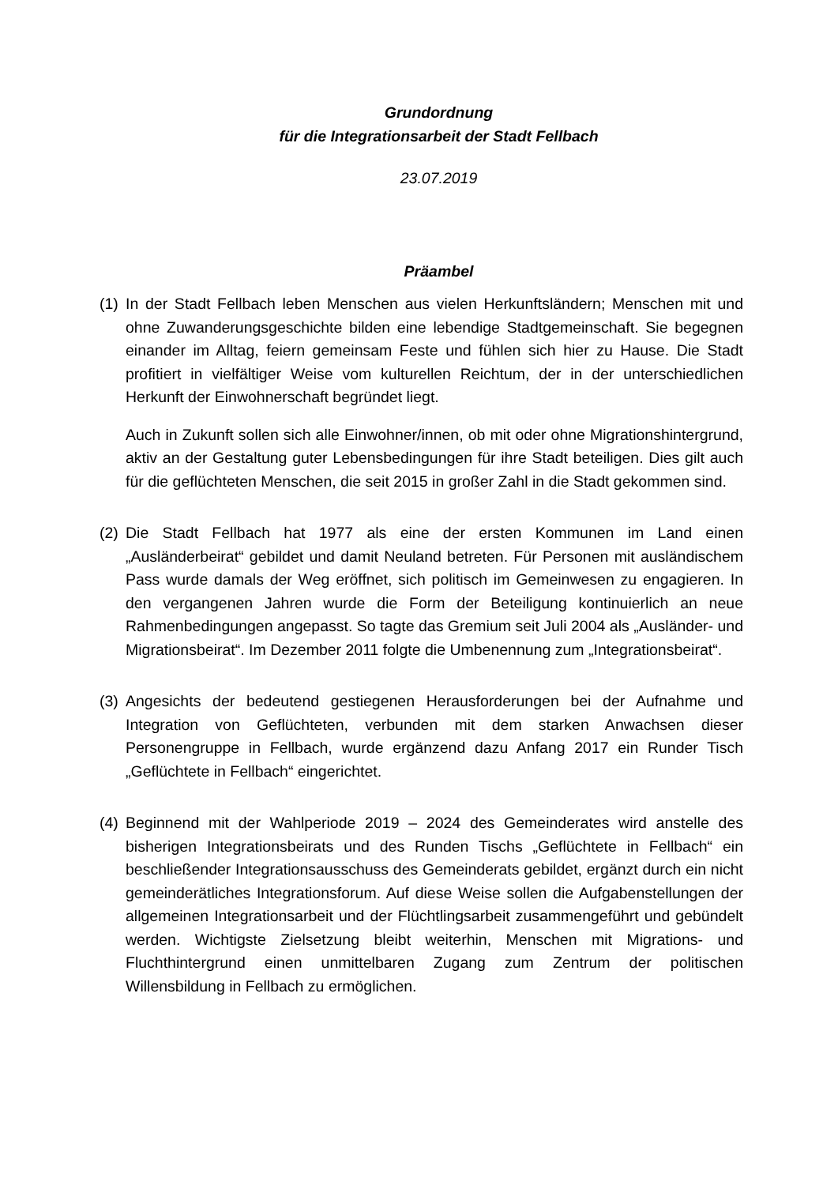Grundordnung
für die Integrationsarbeit der Stadt Fellbach
23.07.2019
Präambel
(1)
In der Stadt Fellbach leben Menschen aus vielen Herkunftsländern; Menschen mit und ohne Zuwanderungsgeschichte bilden eine lebendige Stadtgemeinschaft. Sie begegnen einander im Alltag, feiern gemeinsam Feste und fühlen sich hier zu Hause. Die Stadt profitiert in vielfältiger Weise vom kulturellen Reichtum, der in der unterschiedlichen Herkunft der Einwohnerschaft begründet liegt.
Auch in Zukunft sollen sich alle Einwohner/innen, ob mit oder ohne Migrationshintergrund, aktiv an der Gestaltung guter Lebensbedingungen für ihre Stadt beteiligen. Dies gilt auch für die geflüchteten Menschen, die seit 2015 in großer Zahl in die Stadt gekommen sind.
(2)
Die Stadt Fellbach hat 1977 als eine der ersten Kommunen im Land einen „Ausländerbeirat“ gebildet und damit Neuland betreten. Für Personen mit ausländischem Pass wurde damals der Weg eröffnet, sich politisch im Gemeinwesen zu engagieren. In den vergangenen Jahren wurde die Form der Beteiligung kontinuierlich an neue Rahmenbedingungen angepasst. So tagte das Gremium seit Juli 2004 als „Ausländer- und Migrationsbeirat“. Im Dezember 2011 folgte die Umbenennung zum „Integrationsbeirat“.
(3)
Angesichts der bedeutend gestiegenen Herausforderungen bei der Aufnahme und Integration von Geflüchteten, verbunden mit dem starken Anwachsen dieser Personengruppe in Fellbach, wurde ergänzend dazu Anfang 2017 ein Runder Tisch „Geflüchtete in Fellbach“ eingerichtet.
(4)
Beginnend mit der Wahlperiode 2019 – 2024 des Gemeinderates wird anstelle des bisherigen Integrationsbeirats und des Runden Tischs „Geflüchtete in Fellbach“ ein beschließender Integrationsausschuss des Gemeinderats gebildet, ergänzt durch ein nicht gemeinderätliches Integrationsforum. Auf diese Weise sollen die Aufgabenstellungen der allgemeinen Integrationsarbeit und der Flüchtlingsarbeit zusammengeführt und gebündelt werden. Wichtigste Zielsetzung bleibt weiterhin, Menschen mit Migrations- und Fluchthintergrund einen unmittelbaren Zugang zum Zentrum der politischen Willensbildung in Fellbach zu ermöglichen.